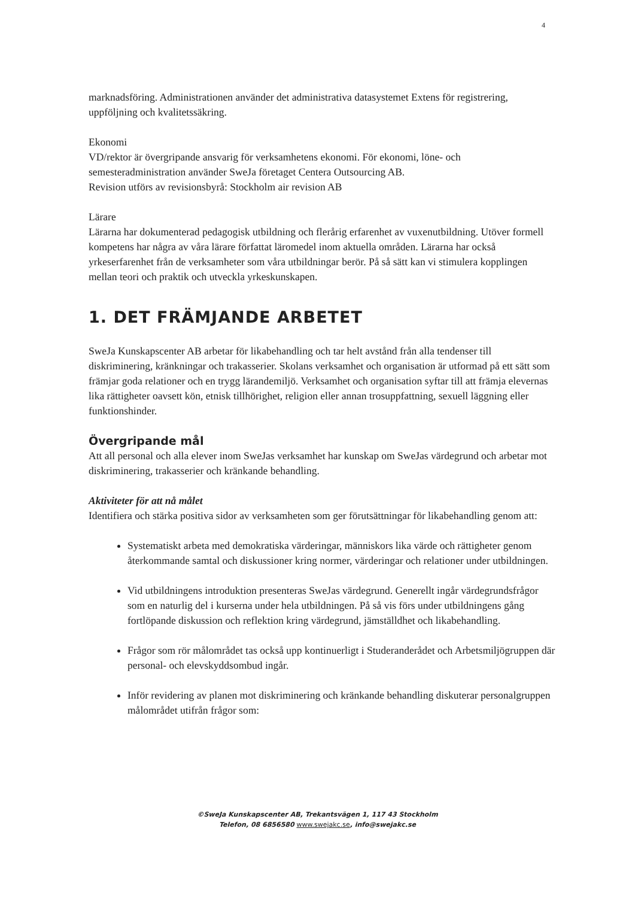4
marknadsföring. Administrationen använder det administrativa datasystemet Extens för registrering, uppföljning och kvalitetssäkring.
Ekonomi
VD/rektor är övergripande ansvarig för verksamhetens ekonomi. För ekonomi, löne- och semesteradministration använder SweJa företaget Centera Outsourcing AB.
Revision utförs av revisionsbyrå: Stockholm air revision AB
Lärare
Lärarna har dokumenterad pedagogisk utbildning och flerårig erfarenhet av vuxenutbildning. Utöver formell kompetens har några av våra lärare författat läromedel inom aktuella områden. Lärarna har också yrkeserfarenhet från de verksamheter som våra utbildningar berör. På så sätt kan vi stimulera kopplingen mellan teori och praktik och utveckla yrkeskunskapen.
1. DET FRÄMJANDE ARBETET
SweJa Kunskapscenter AB arbetar för likabehandling och tar helt avstånd från alla tendenser till diskriminering, kränkningar och trakasserier. Skolans verksamhet och organisation är utformad på ett sätt som främjar goda relationer och en trygg lärandemiljö. Verksamhet och organisation syftar till att främja elevernas lika rättigheter oavsett kön, etnisk tillhörighet, religion eller annan trosuppfattning, sexuell läggning eller funktionshinder.
Övergripande mål
Att all personal och alla elever inom SweJas verksamhet har kunskap om SweJas värdegrund och arbetar mot diskriminering, trakasserier och kränkande behandling.
Aktiviteter för att nå målet
Identifiera och stärka positiva sidor av verksamheten som ger förutsättningar för likabehandling genom att:
Systematiskt arbeta med demokratiska värderingar, människors lika värde och rättigheter genom återkommande samtal och diskussioner kring normer, värderingar och relationer under utbildningen.
Vid utbildningens introduktion presenteras SweJas värdegrund. Generellt ingår värdegrundsfrågor som en naturlig del i kurserna under hela utbildningen. På så vis förs under utbildningens gång fortlöpande diskussion och reflektion kring värdegrund, jämställdhet och likabehandling.
Frågor som rör målområdet tas också upp kontinuerligt i Studeranderådet och Arbetsmiljögruppen där personal- och elevskyddsombud ingår.
Inför revidering av planen mot diskriminering och kränkande behandling diskuterar personalgruppen målområdet utifrån frågor som:
©SweJa Kunskapscenter AB, Trekantsvägen 1, 117 43 Stockholm
Telefon, 08 6856580 www.swejakc.se, info@swejakc.se